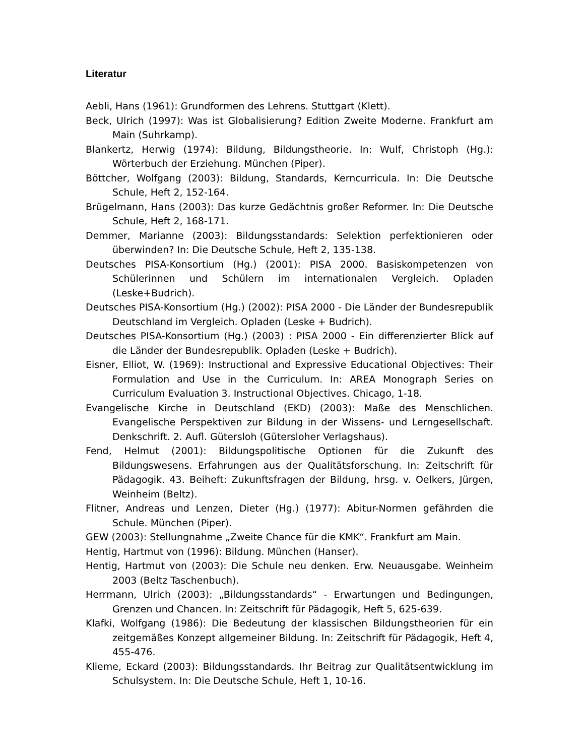Literatur
Aebli, Hans (1961): Grundformen des Lehrens. Stuttgart (Klett).
Beck, Ulrich (1997): Was ist Globalisierung? Edition Zweite Moderne. Frankfurt am Main (Suhrkamp).
Blankertz, Herwig (1974): Bildung, Bildungstheorie. In: Wulf, Christoph (Hg.): Wörterbuch der Erziehung. München (Piper).
Böttcher, Wolfgang (2003): Bildung, Standards, Kerncurricula. In: Die Deutsche Schule, Heft 2, 152-164.
Brügelmann, Hans (2003): Das kurze Gedächtnis großer Reformer. In: Die Deutsche Schule, Heft 2, 168-171.
Demmer, Marianne (2003): Bildungsstandards: Selektion perfektionieren oder überwinden? In: Die Deutsche Schule, Heft 2, 135-138.
Deutsches PISA-Konsortium (Hg.) (2001): PISA 2000. Basiskompetenzen von Schülerinnen und Schülern im internationalen Vergleich. Opladen (Leske+Budrich).
Deutsches PISA-Konsortium (Hg.) (2002): PISA 2000 - Die Länder der Bundesrepublik Deutschland im Vergleich. Opladen (Leske + Budrich).
Deutsches PISA-Konsortium (Hg.) (2003) : PISA 2000 - Ein differenzierter Blick auf die Länder der Bundesrepublik. Opladen (Leske + Budrich).
Eisner, Elliot, W. (1969): Instructional and Expressive Educational Objectives: Their Formulation and Use in the Curriculum. In: AREA Monograph Series on Curriculum Evaluation 3. Instructional Objectives. Chicago, 1-18.
Evangelische Kirche in Deutschland (EKD) (2003): Maße des Menschlichen. Evangelische Perspektiven zur Bildung in der Wissens- und Lerngesellschaft. Denkschrift. 2. Aufl. Gütersloh (Gütersloher Verlagshaus).
Fend, Helmut (2001): Bildungspolitische Optionen für die Zukunft des Bildungswesens. Erfahrungen aus der Qualitätsforschung. In: Zeitschrift für Pädagogik. 43. Beiheft: Zukunftsfragen der Bildung, hrsg. v. Oelkers, Jürgen, Weinheim (Beltz).
Flitner, Andreas und Lenzen, Dieter (Hg.) (1977): Abitur-Normen gefährden die Schule. München (Piper).
GEW (2003): Stellungnahme „Zweite Chance für die KMK“. Frankfurt am Main.
Hentig, Hartmut von (1996): Bildung. München (Hanser).
Hentig, Hartmut von (2003): Die Schule neu denken. Erw. Neuausgabe. Weinheim 2003 (Beltz Taschenbuch).
Herrmann, Ulrich (2003): „Bildungsstandards“ - Erwartungen und Bedingungen, Grenzen und Chancen. In: Zeitschrift für Pädagogik, Heft 5, 625-639.
Klafki, Wolfgang (1986): Die Bedeutung der klassischen Bildungstheorien für ein zeitgemäßes Konzept allgemeiner Bildung. In: Zeitschrift für Pädagogik, Heft 4, 455-476.
Klieme, Eckard (2003): Bildungsstandards. Ihr Beitrag zur Qualitätsentwicklung im Schulsystem. In: Die Deutsche Schule, Heft 1, 10-16.